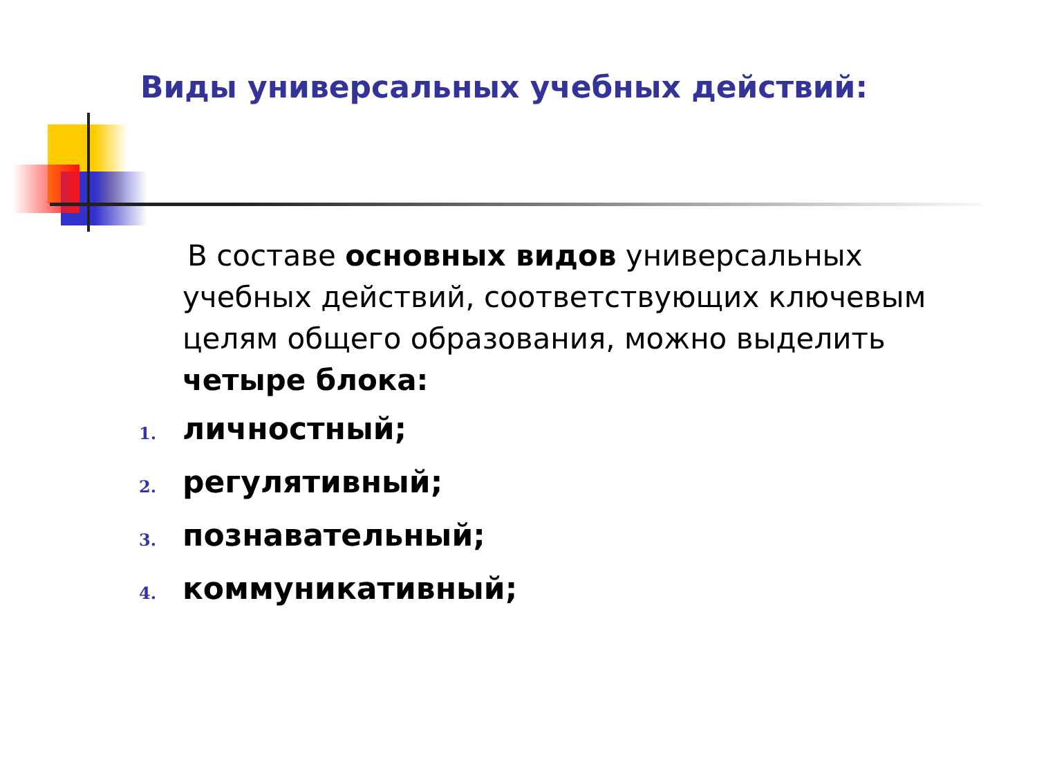Виды универсальных учебных действий:
В составе основных видов универсальных учебных действий, соответствующих ключевым целям общего образования, можно выделить четыре блока:
1. личностный;
2. регулятивный;
3. познавательный;
4. коммуникативный;